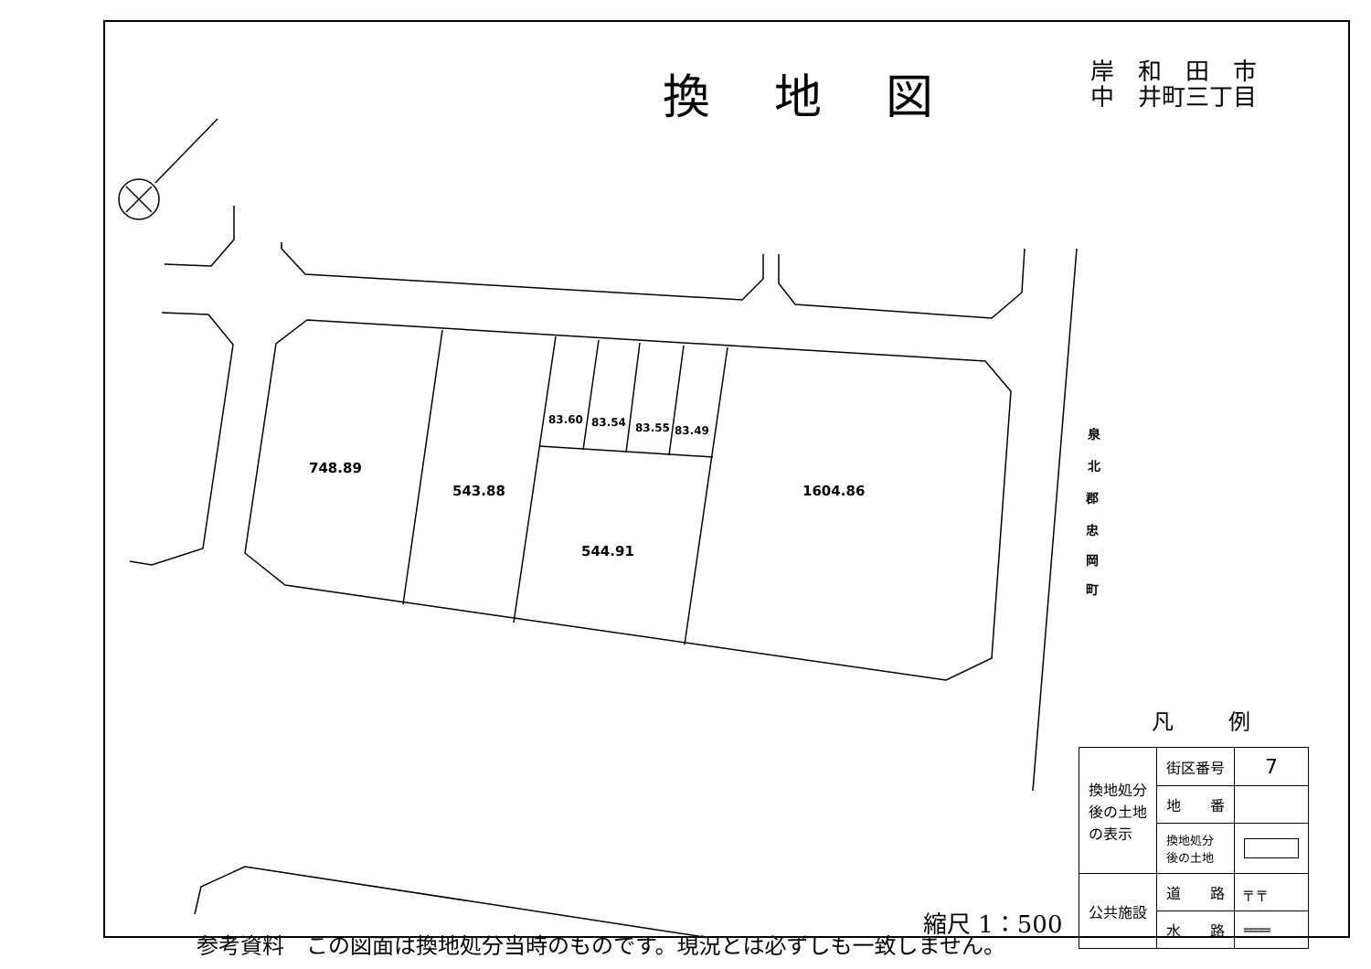748.89
543.88
544.91
1604.86
83.60
83.54
83.55
83.49
泉
北
郡
忠
岡
町
換地図
岸　和　田　市
中　井町三丁目
凡例
| 換地処分 後の土地 の表示 | 街区番号 | 7 |
| | 地 番 | |
| | 換地処分 後の土地 | |
| 公共施設 | 道 路 | ╤ ╤ |
| | 水 路 | ═══ |
縮尺 1：500
参考資料　この図面は換地処分当時のものです。現況とは必ずしも一致しません。